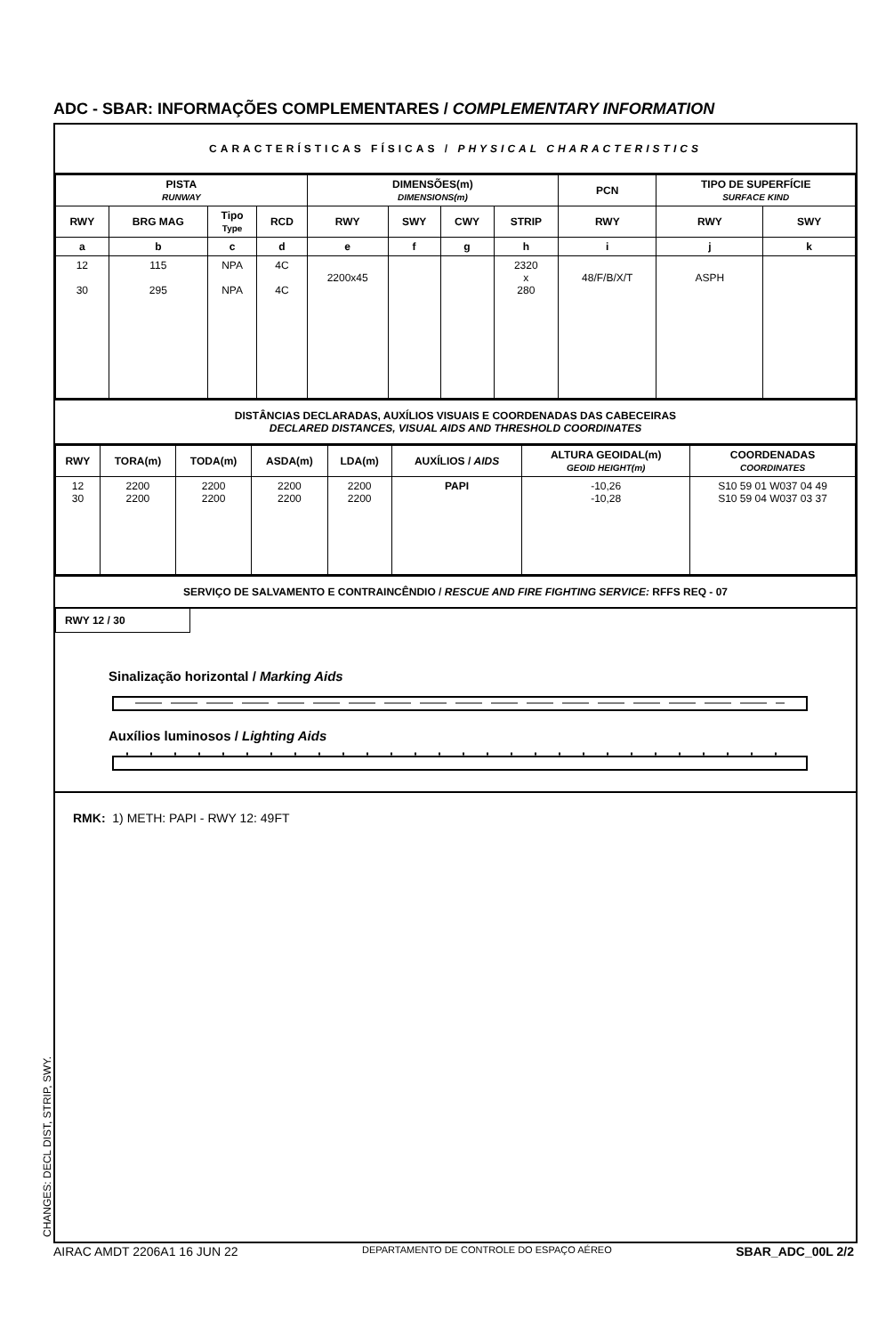ADC - SBAR: INFORMAÇÕES COMPLEMENTARES / COMPLEMENTARY INFORMATION
CARACTERÍSTICAS FÍSICAS / PHYSICAL CHARACTERISTICS
| PISTA RUNWAY | | | | DIMENSÕES(m) DIMENSIONS(m) | | | | PCN | TIPO DE SUPERFÍCIE SURFACE KIND | |
| --- | --- | --- | --- | --- | --- | --- | --- | --- | --- | --- |
| RWY | BRG MAG | Tipo Type | RCD | RWY | SWY | CWY | STRIP | RWY | RWY | SWY |
| a | b | c | d | e | f | g | h | i | j | k |
| 12 30 | 115 295 | NPA NPA | 4C 4C | 2200x45 | | | 2320 x 280 | 48/F/B/X/T | ASPH | |
DISTÂNCIAS DECLARADAS, AUXÍLIOS VISUAIS E COORDENADAS DAS CABECEIRAS
DECLARED DISTANCES, VISUAL AIDS AND THRESHOLD COORDINATES
| RWY | TORA(m) | TODA(m) | ASDA(m) | LDA(m) | AUXÍLIOS / AIDS | ALTURA GEOIDAL(m) GEOID HEIGHT(m) | COORDENADAS COORDINATES |
| --- | --- | --- | --- | --- | --- | --- | --- |
| 12 30 | 2200 2200 | 2200 2200 | 2200 2200 | 2200 2200 | PAPI | -10,26 -10,28 | S10 59 01 W037 04 49 S10 59 04 W037 03 37 |
SERVIÇO DE SALVAMENTO E CONTRAINCÊNDIO / RESCUE AND FIRE FIGHTING SERVICE: RFFS REQ - 07
RWY 12 / 30
Sinalização horizontal / Marking Aids
Auxílios luminosos / Lighting Aids
RMK: 1) METH: PAPI - RWY 12: 49FT
CHANGES: DECL DIST, STRIP, SWY.
AIRAC AMDT 2206A1 16 JUN 22 DEPARTAMENTO DE CONTROLE DO ESPAÇO AÉREO SBAR_ADC_00L 2/2